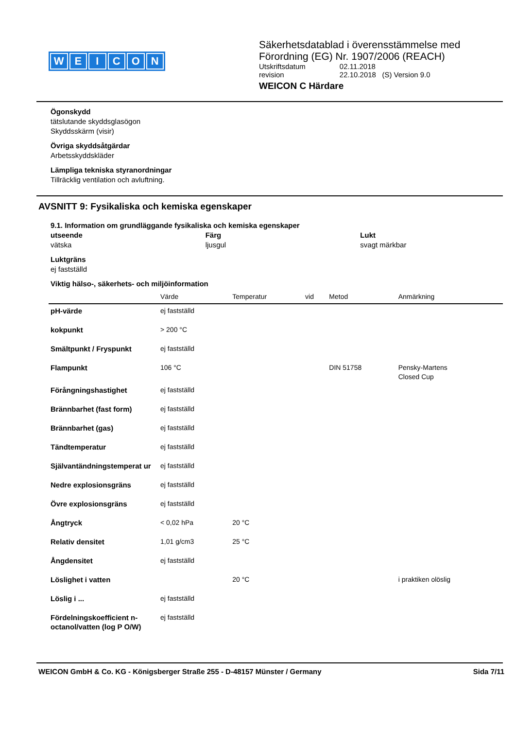WEICON
Säkerhetsdatablad i överensstämmelse med
Förordning (EG) Nr. 1907/2006 (REACH)
| Utskriftsdatum | 02.11.2018 |
| revision | 22.10.2018 (S) Version 9.0 |
WEICON C Härdare
Ögonskydd
tätslutande skyddsglasögon
Skyddsskärm (visir)
Övriga skyddsåtgärdar
Arbetsskyddskläder
Lämpliga tekniska styranordningar
Tillräcklig ventilation och avluftning.
AVSNITT 9: Fysikaliska och kemiska egenskaper
9.1. Information om grundläggande fysikaliska och kemiska egenskaper
utseende
vätska
Färg
ljusgul
Lukt
svagt märkbar
Luktgräns
ej fastställd
Viktig hälso-, säkerhets- och miljöinformation
| | Värde | Temperatur | vid | Metod | Anmärkning |
| --- | --- | --- | --- | --- | --- |
| pH-värde | ej fastställd | | | | |
| kokpunkt | > 200 °C | | | | |
| Smältpunkt / Fryspunkt | ej fastställd | | | | |
| Flampunkt | 106 °C | | | DIN 51758 | Pensky-Martens Closed Cup |
| Förångningshastighet | ej fastställd | | | | |
| Brännbarhet (fast form) | ej fastställd | | | | |
| Brännbarhet (gas) | ej fastställd | | | | |
| Tändtemperatur | ej fastställd | | | | |
| Självantändningstemperat ur | ej fastställd | | | | |
| Nedre explosionsgräns | ej fastställd | | | | |
| Övre explosionsgräns | ej fastställd | | | | |
| Ångtryck | < 0,02 hPa | 20 °C | | | |
| Relativ densitet | 1,01 g/cm3 | 25 °C | | | |
| Ångdensitet | ej fastställd | | | | |
| Löslighet i vatten | | 20 °C | | | i praktiken olöslig |
| Löslig i ... | ej fastställd | | | | |
| Fördelningskoefficient n-octanol/vatten (log P O/W) | ej fastställd | | | | |
WEICON GmbH & Co. KG - Königsberger Straße 255 - D-48157 Münster / Germany Sida 7/11